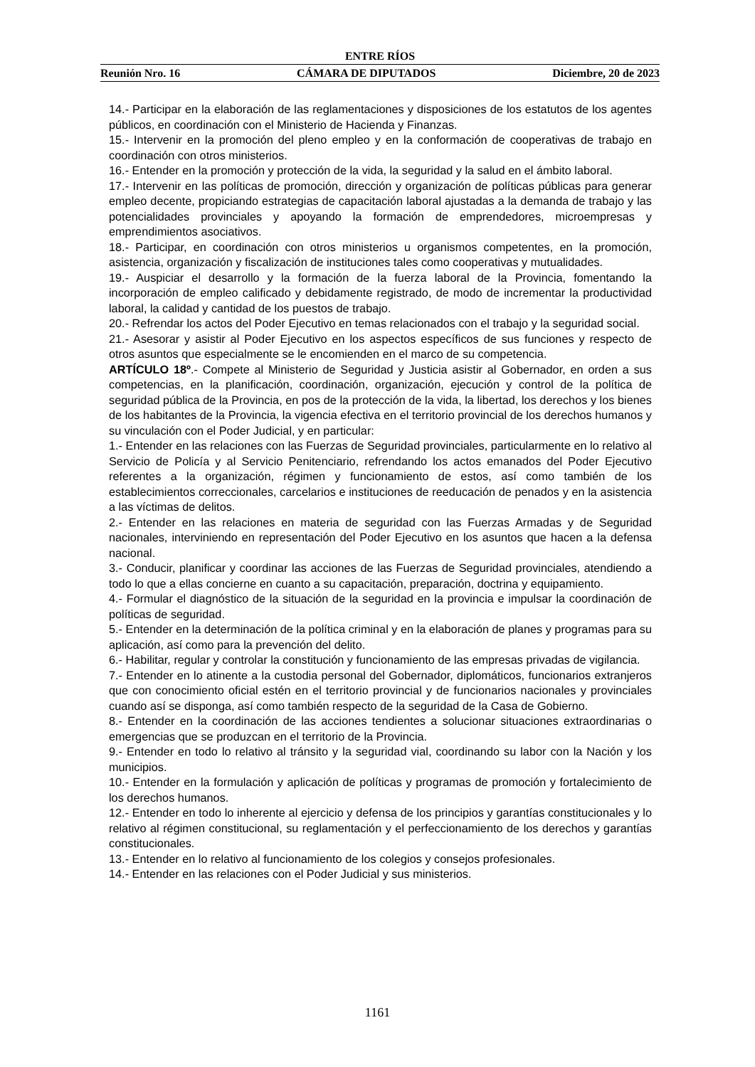ENTRE RÍOS
Reunión Nro. 16 CÁMARA DE DIPUTADOS Diciembre, 20 de 2023
14.- Participar en la elaboración de las reglamentaciones y disposiciones de los estatutos de los agentes públicos, en coordinación con el Ministerio de Hacienda y Finanzas.
15.- Intervenir en la promoción del pleno empleo y en la conformación de cooperativas de trabajo en coordinación con otros ministerios.
16.- Entender en la promoción y protección de la vida, la seguridad y la salud en el ámbito laboral.
17.- Intervenir en las políticas de promoción, dirección y organización de políticas públicas para generar empleo decente, propiciando estrategias de capacitación laboral ajustadas a la demanda de trabajo y las potencialidades provinciales y apoyando la formación de emprendedores, microempresas y emprendimientos asociativos.
18.- Participar, en coordinación con otros ministerios u organismos competentes, en la promoción, asistencia, organización y fiscalización de instituciones tales como cooperativas y mutualidades.
19.- Auspiciar el desarrollo y la formación de la fuerza laboral de la Provincia, fomentando la incorporación de empleo calificado y debidamente registrado, de modo de incrementar la productividad laboral, la calidad y cantidad de los puestos de trabajo.
20.- Refrendar los actos del Poder Ejecutivo en temas relacionados con el trabajo y la seguridad social.
21.- Asesorar y asistir al Poder Ejecutivo en los aspectos específicos de sus funciones y respecto de otros asuntos que especialmente se le encomienden en el marco de su competencia.
ARTÍCULO 18º.- Compete al Ministerio de Seguridad y Justicia asistir al Gobernador, en orden a sus competencias, en la planificación, coordinación, organización, ejecución y control de la política de seguridad pública de la Provincia, en pos de la protección de la vida, la libertad, los derechos y los bienes de los habitantes de la Provincia, la vigencia efectiva en el territorio provincial de los derechos humanos y su vinculación con el Poder Judicial, y en particular:
1.- Entender en las relaciones con las Fuerzas de Seguridad provinciales, particularmente en lo relativo al Servicio de Policía y al Servicio Penitenciario, refrendando los actos emanados del Poder Ejecutivo referentes a la organización, régimen y funcionamiento de estos, así como también de los establecimientos correccionales, carcelarios e instituciones de reeducación de penados y en la asistencia a las víctimas de delitos.
2.- Entender en las relaciones en materia de seguridad con las Fuerzas Armadas y de Seguridad nacionales, interviniendo en representación del Poder Ejecutivo en los asuntos que hacen a la defensa nacional.
3.- Conducir, planificar y coordinar las acciones de las Fuerzas de Seguridad provinciales, atendiendo a todo lo que a ellas concierne en cuanto a su capacitación, preparación, doctrina y equipamiento.
4.- Formular el diagnóstico de la situación de la seguridad en la provincia e impulsar la coordinación de políticas de seguridad.
5.- Entender en la determinación de la política criminal y en la elaboración de planes y programas para su aplicación, así como para la prevención del delito.
6.- Habilitar, regular y controlar la constitución y funcionamiento de las empresas privadas de vigilancia.
7.- Entender en lo atinente a la custodia personal del Gobernador, diplomáticos, funcionarios extranjeros que con conocimiento oficial estén en el territorio provincial y de funcionarios nacionales y provinciales cuando así se disponga, así como también respecto de la seguridad de la Casa de Gobierno.
8.- Entender en la coordinación de las acciones tendientes a solucionar situaciones extraordinarias o emergencias que se produzcan en el territorio de la Provincia.
9.- Entender en todo lo relativo al tránsito y la seguridad vial, coordinando su labor con la Nación y los municipios.
10.- Entender en la formulación y aplicación de políticas y programas de promoción y fortalecimiento de los derechos humanos.
12.- Entender en todo lo inherente al ejercicio y defensa de los principios y garantías constitucionales y lo relativo al régimen constitucional, su reglamentación y el perfeccionamiento de los derechos y garantías constitucionales.
13.- Entender en lo relativo al funcionamiento de los colegios y consejos profesionales.
14.- Entender en las relaciones con el Poder Judicial y sus ministerios.
1161